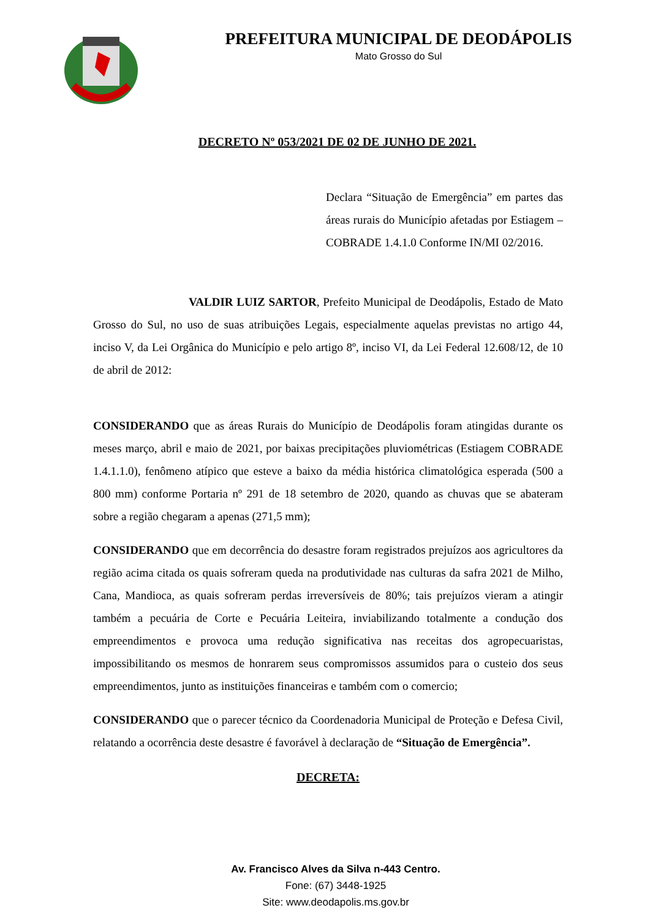PREFEITURA MUNICIPAL DE DEODÁPOLIS
Mato Grosso do Sul
DECRETO Nº 053/2021 DE 02 DE JUNHO DE 2021.
Declara “Situação de Emergência” em partes das áreas rurais do Município afetadas por Estiagem – COBRADE 1.4.1.0 Conforme IN/MI 02/2016.
VALDIR LUIZ SARTOR, Prefeito Municipal de Deodápolis, Estado de Mato Grosso do Sul, no uso de suas atribuições Legais, especialmente aquelas previstas no artigo 44, inciso V, da Lei Orgânica do Município e pelo artigo 8º, inciso VI, da Lei Federal 12.608/12, de 10 de abril de 2012:
CONSIDERANDO que as áreas Rurais do Município de Deodápolis foram atingidas durante os meses março, abril e maio de 2021, por baixas precipitações pluviométricas (Estiagem COBRADE 1.4.1.1.0), fenômeno atípico que esteve a baixo da média histórica climatológica esperada (500 a 800 mm) conforme Portaria nº 291 de 18 setembro de 2020, quando as chuvas que se abateram sobre a região chegaram a apenas (271,5 mm);
CONSIDERANDO que em decorrência do desastre foram registrados prejuízos aos agricultores da região acima citada os quais sofreram queda na produtividade nas culturas da safra 2021 de Milho, Cana, Mandioca, as quais sofreram perdas irreversíveis de 80%; tais prejuízos vieram a atingir também a pecuária de Corte e Pecuária Leiteira, inviabilizando totalmente a condução dos empreendimentos e provoca uma redução significativa nas receitas dos agropecuaristas, impossibilitando os mesmos de honrarem seus compromissos assumidos para o custeio dos seus empreendimentos, junto as instituições financeiras e também com o comercio;
CONSIDERANDO que o parecer técnico da Coordenadoria Municipal de Proteção e Defesa Civil, relatando a ocorrência deste desastre é favorável à declaração de “Situação de Emergência”.
DECRETA:
Av. Francisco Alves da Silva n-443 Centro.
Fone: (67) 3448-1925
Site: www.deodapolis.ms.gov.br